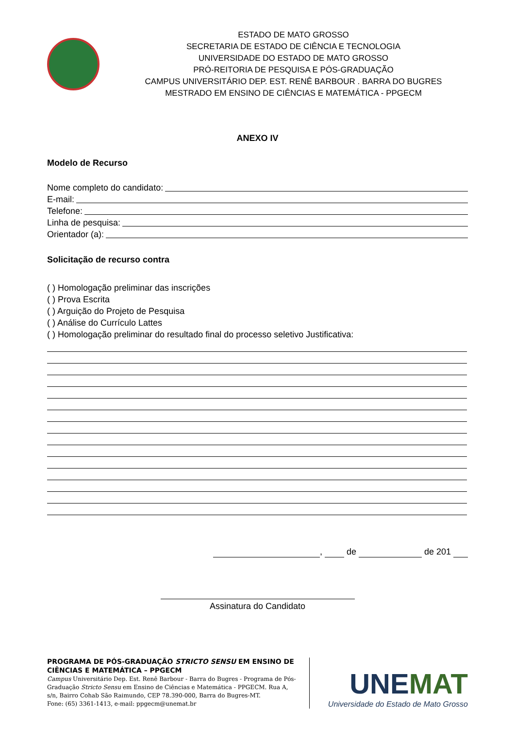ESTADO DE MATO GROSSO
SECRETARIA DE ESTADO DE CIÊNCIA E TECNOLOGIA
UNIVERSIDADE DO ESTADO DE MATO GROSSO
PRÓ-REITORIA DE PESQUISA E PÓS-GRADUAÇÃO
CAMPUS UNIVERSITÁRIO DEP. EST. RENÊ BARBOUR . BARRA DO BUGRES
MESTRADO EM ENSINO DE CIÊNCIAS E MATEMÁTICA - PPGECM
ANEXO IV
Modelo de Recurso
Nome completo do candidato:
E-mail:
Telefone:
Linha de pesquisa:
Orientador (a):
Solicitação de recurso contra
( ) Homologação preliminar das inscrições
( ) Prova Escrita
( ) Arguição do Projeto de Pesquisa
( ) Análise do Currículo Lattes
( ) Homologação preliminar do resultado final do processo seletivo Justificativa:
, de de 201
Assinatura do Candidato
PROGRAMA DE PÓS-GRADUAÇÃO STRICTO SENSU EM ENSINO DE CIÊNCIAS E MATEMÁTICA – PPGECM
Campus Universitário Dep. Est. Renê Barbour - Barra do Bugres - Programa de Pós-Graduação Stricto Sensu em Ensino de Ciências e Matemática - PPGECM. Rua A, s/n, Bairro Cohab São Raimundo, CEP 78.390-000, Barra do Bugres-MT.
Fone: (65) 3361-1413, e-mail: ppgecm@unemat.br
UNEMAT
Universidade do Estado de Mato Grosso